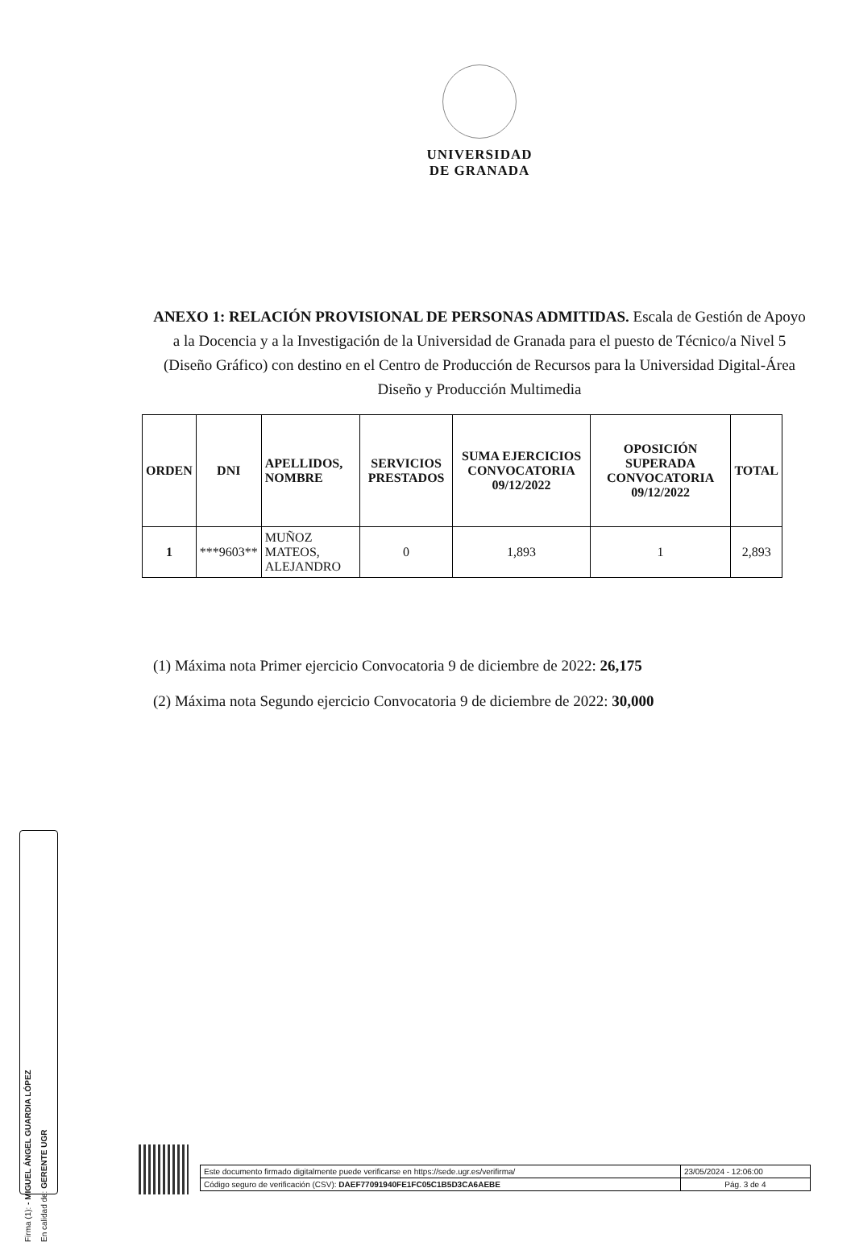UNIVERSIDAD
DE GRANADA
ANEXO 1: RELACIÓN PROVISIONAL DE PERSONAS ADMITIDAS. Escala de Gestión de Apoyo a la Docencia y a la Investigación de la Universidad de Granada para el puesto de Técnico/a Nivel 5 (Diseño Gráfico) con destino en el Centro de Producción de Recursos para la Universidad Digital-Área Diseño y Producción Multimedia
| ORDEN | DNI | APELLIDOS, NOMBRE | SERVICIOS PRESTADOS | SUMA EJERCICIOS CONVOCATORIA 09/12/2022 | OPOSICIÓN SUPERADA CONVOCATORIA 09/12/2022 | TOTAL |
| --- | --- | --- | --- | --- | --- | --- |
| 1 | ***9603** | MUÑOZ MATEOS, ALEJANDRO | 0 | 1,893 | 1 | 2,893 |
(1) Máxima nota Primer ejercicio Convocatoria 9 de diciembre de 2022: 26,175
(2) Máxima nota Segundo ejercicio Convocatoria 9 de diciembre de 2022: 30,000
Firma (1): - MIGUEL ÁNGEL GUARDIA LÓPEZ
En calidad de: GERENTE UGR
| Este documento firmado digitalmente puede verificarse en https://sede.ugr.es/verifirma/ | 23/05/2024 - 12:06:00 |
| Código seguro de verificación (CSV): DAEF77091940FE1FC05C1B5D3CA6AEBE | Pág. 3 de 4 |